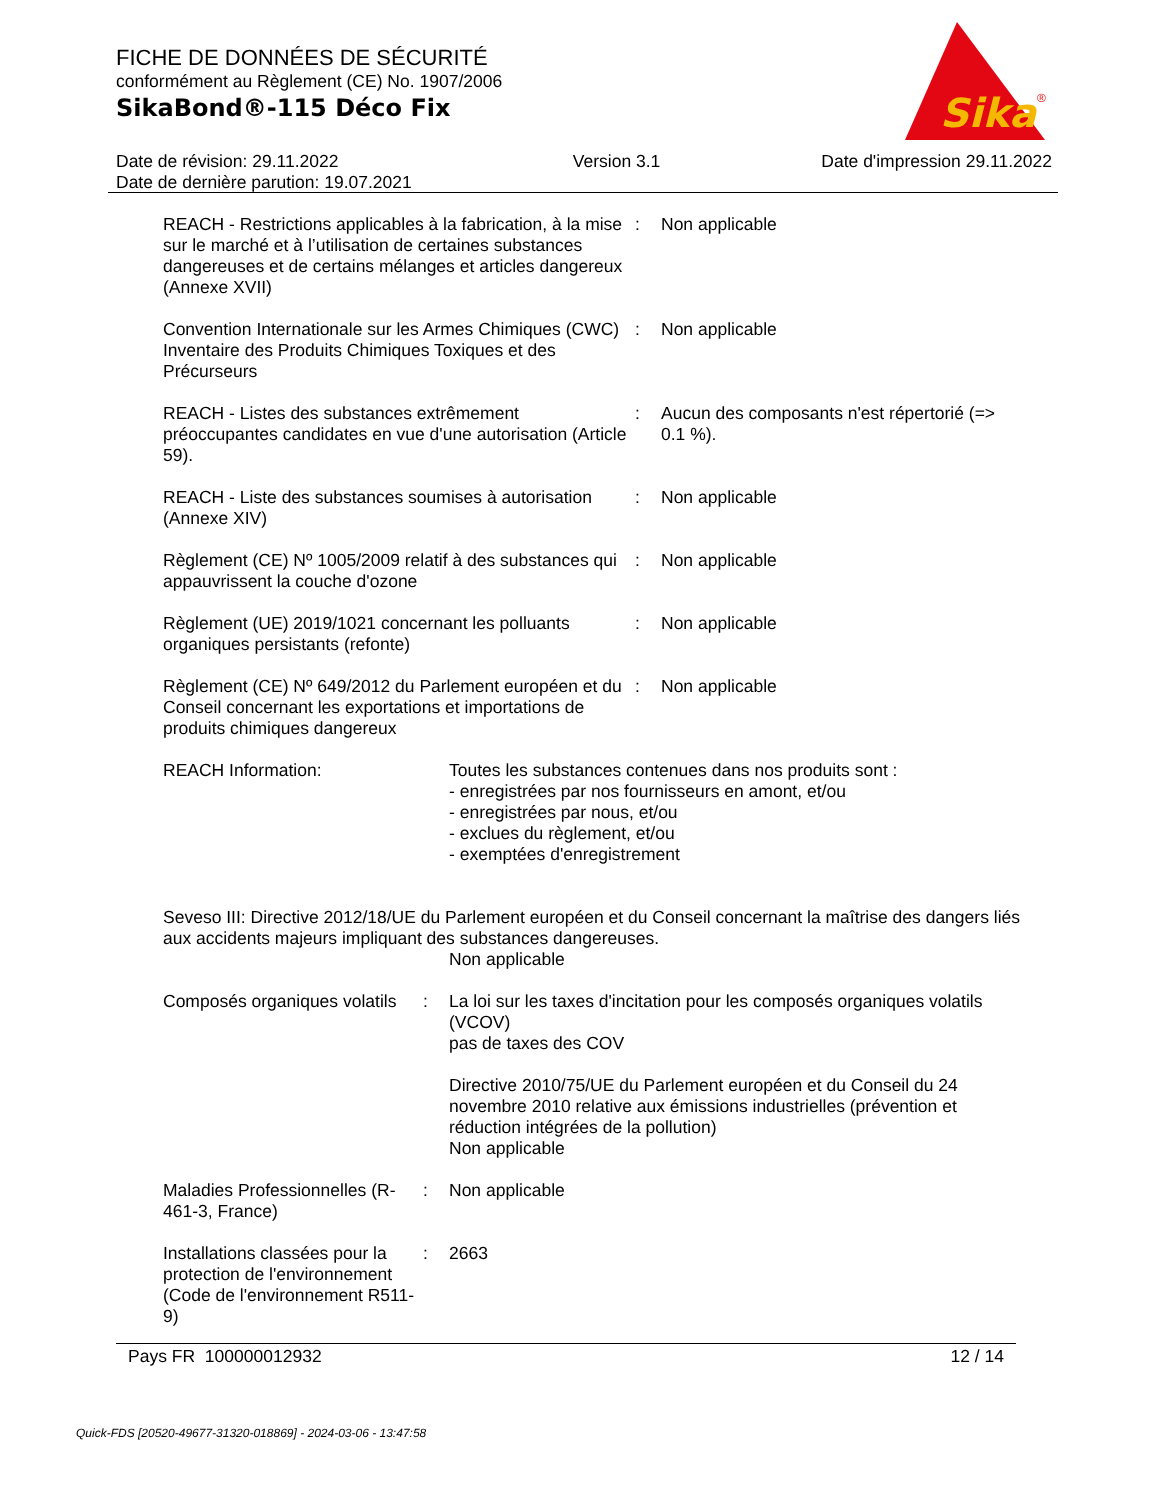FICHE DE DONNÉES DE SÉCURITÉ
conformément au Règlement (CE) No. 1907/2006
SikaBond®-115 Déco Fix
Sika
®
Date de révision: 29.11.2022
Date de dernière parution: 19.07.2021
Version 3.1 Date d'impression 29.11.2022
REACH - Restrictions applicables à la fabrication, à la mise sur le marché et à l’utilisation de certaines substances dangereuses et de certains mélanges et articles dangereux (Annexe XVII)
: Non applicable
Convention Internationale sur les Armes Chimiques (CWC) Inventaire des Produits Chimiques Toxiques et des Précurseurs
: Non applicable
REACH - Listes des substances extrêmement préoccupantes candidates en vue d'une autorisation (Article 59).
: Aucun des composants n'est répertorié (=> 0.1 %).
REACH - Liste des substances soumises à autorisation (Annexe XIV)
: Non applicable
Règlement (CE) Nº 1005/2009 relatif à des substances qui appauvrissent la couche d'ozone
: Non applicable
Règlement (UE) 2019/1021 concernant les polluants organiques persistants (refonte)
: Non applicable
Règlement (CE) Nº 649/2012 du Parlement européen et du Conseil concernant les exportations et importations de produits chimiques dangereux
: Non applicable
REACH Information: Toutes les substances contenues dans nos produits sont :
- enregistrées par nos fournisseurs en amont, et/ou
- enregistrées par nous, et/ou
- exclues du règlement, et/ou
- exemptées d'enregistrement
Seveso III: Directive 2012/18/UE du Parlement européen et du Conseil concernant la maîtrise des dangers liés aux accidents majeurs impliquant des substances dangereuses.
Non applicable
Composés organiques volatils
: La loi sur les taxes d'incitation pour les composés organiques volatils (VCOV)
pas de taxes des COV
Directive 2010/75/UE du Parlement européen et du Conseil du 24 novembre 2010 relative aux émissions industrielles (prévention et réduction intégrées de la pollution)
Non applicable
Maladies Professionnelles (R-461-3, France)
: Non applicable
Installations classées pour la protection de l'environnement (Code de l'environnement R511-9)
: 2663
Pays FR 100000012932 12 / 14
Quick-FDS [20520-49677-31320-018869] - 2024-03-06 - 13:47:58